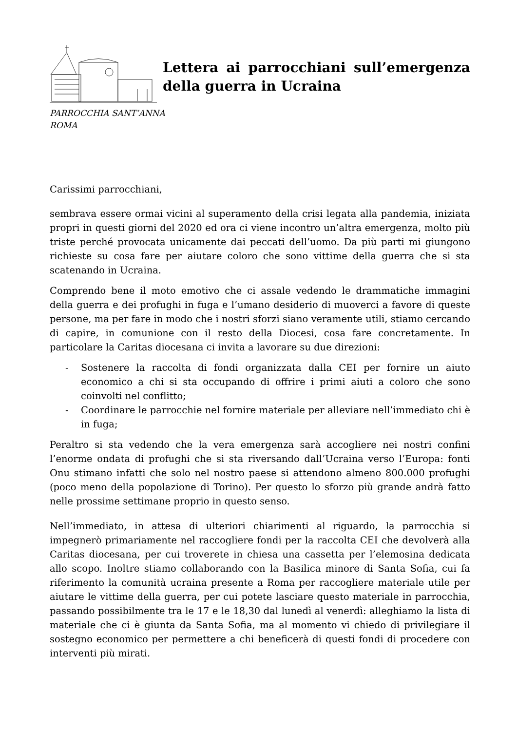Lettera ai parrocchiani sull’emergenza della guerra in Ucraina
PARROCCHIA SANT’ANNA
ROMA
Carissimi parrocchiani,
sembrava essere ormai vicini al superamento della crisi legata alla pandemia, iniziata propri in questi giorni del 2020 ed ora ci viene incontro un’altra emergenza, molto più triste perché provocata unicamente dai peccati dell’uomo. Da più parti mi giungono richieste su cosa fare per aiutare coloro che sono vittime della guerra che si sta scatenando in Ucraina.
Comprendo bene il moto emotivo che ci assale vedendo le drammatiche immagini della guerra e dei profughi in fuga e l’umano desiderio di muoverci a favore di queste persone, ma per fare in modo che i nostri sforzi siano veramente utili, stiamo cercando di capire, in comunione con il resto della Diocesi, cosa fare concretamente. In particolare la Caritas diocesana ci invita a lavorare su due direzioni:
- Sostenere la raccolta di fondi organizzata dalla CEI per fornire un aiuto economico a chi si sta occupando di offrire i primi aiuti a coloro che sono coinvolti nel conflitto;
- Coordinare le parrocchie nel fornire materiale per alleviare nell’immediato chi è in fuga;
Peraltro si sta vedendo che la vera emergenza sarà accogliere nei nostri confini l’enorme ondata di profughi che si sta riversando dall’Ucraina verso l’Europa: fonti Onu stimano infatti che solo nel nostro paese si attendono almeno 800.000 profughi (poco meno della popolazione di Torino). Per questo lo sforzo più grande andrà fatto nelle prossime settimane proprio in questo senso.
Nell’immediato, in attesa di ulteriori chiarimenti al riguardo, la parrocchia si impegnerò primariamente nel raccogliere fondi per la raccolta CEI che devolverà alla Caritas diocesana, per cui troverete in chiesa una cassetta per l’elemosina dedicata allo scopo. Inoltre stiamo collaborando con la Basilica minore di Santa Sofia, cui fa riferimento la comunità ucraina presente a Roma per raccogliere materiale utile per aiutare le vittime della guerra, per cui potete lasciare questo materiale in parrocchia, passando possibilmente tra le 17 e le 18,30 dal lunedì al venerdì: alleghiamo la lista di materiale che ci è giunta da Santa Sofia, ma al momento vi chiedo di privilegiare il sostegno economico per permettere a chi beneficerà di questi fondi di procedere con interventi più mirati.